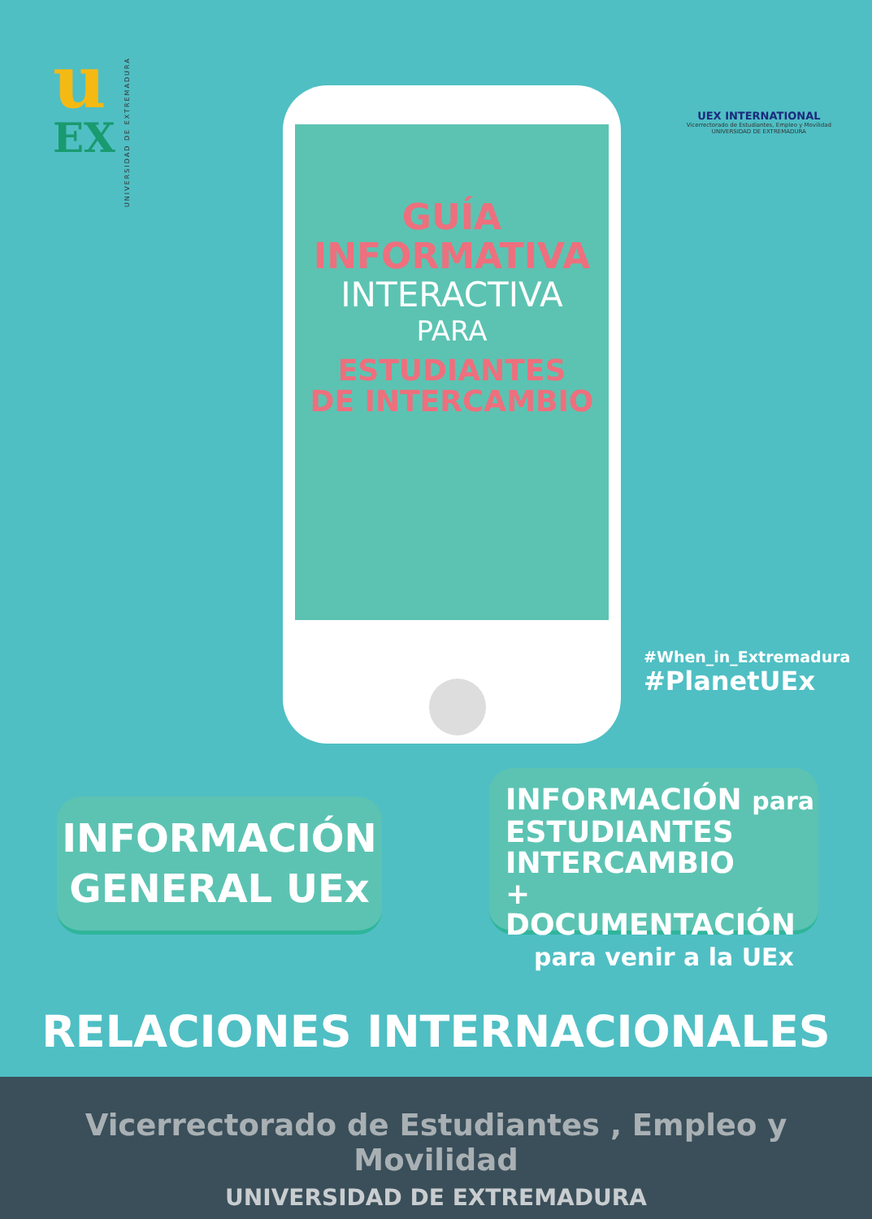u
EX
UNIVERSIDAD DE EXTREMADURA
UEX INTERNATIONAL
Vicerrectorado de Estudiantes, Empleo y Movilidad
UNIVERSIDAD DE EXTREMADURA
GUÍA
INFORMATIVA
INTERACTIVA
PARA
ESTUDIANTES
DE INTERCAMBIO
#When_in_Extremadura
#PlanetUEx
INFORMACIÓN
GENERAL UEx
INFORMACIÓN para
ESTUDIANTES
INTERCAMBIO
+ DOCUMENTACIÓN
para venir a la UEx
RELACIONES INTERNACIONALES
Vicerrectorado de Estudiantes , Empleo y Movilidad
UNIVERSIDAD DE EXTREMADURA